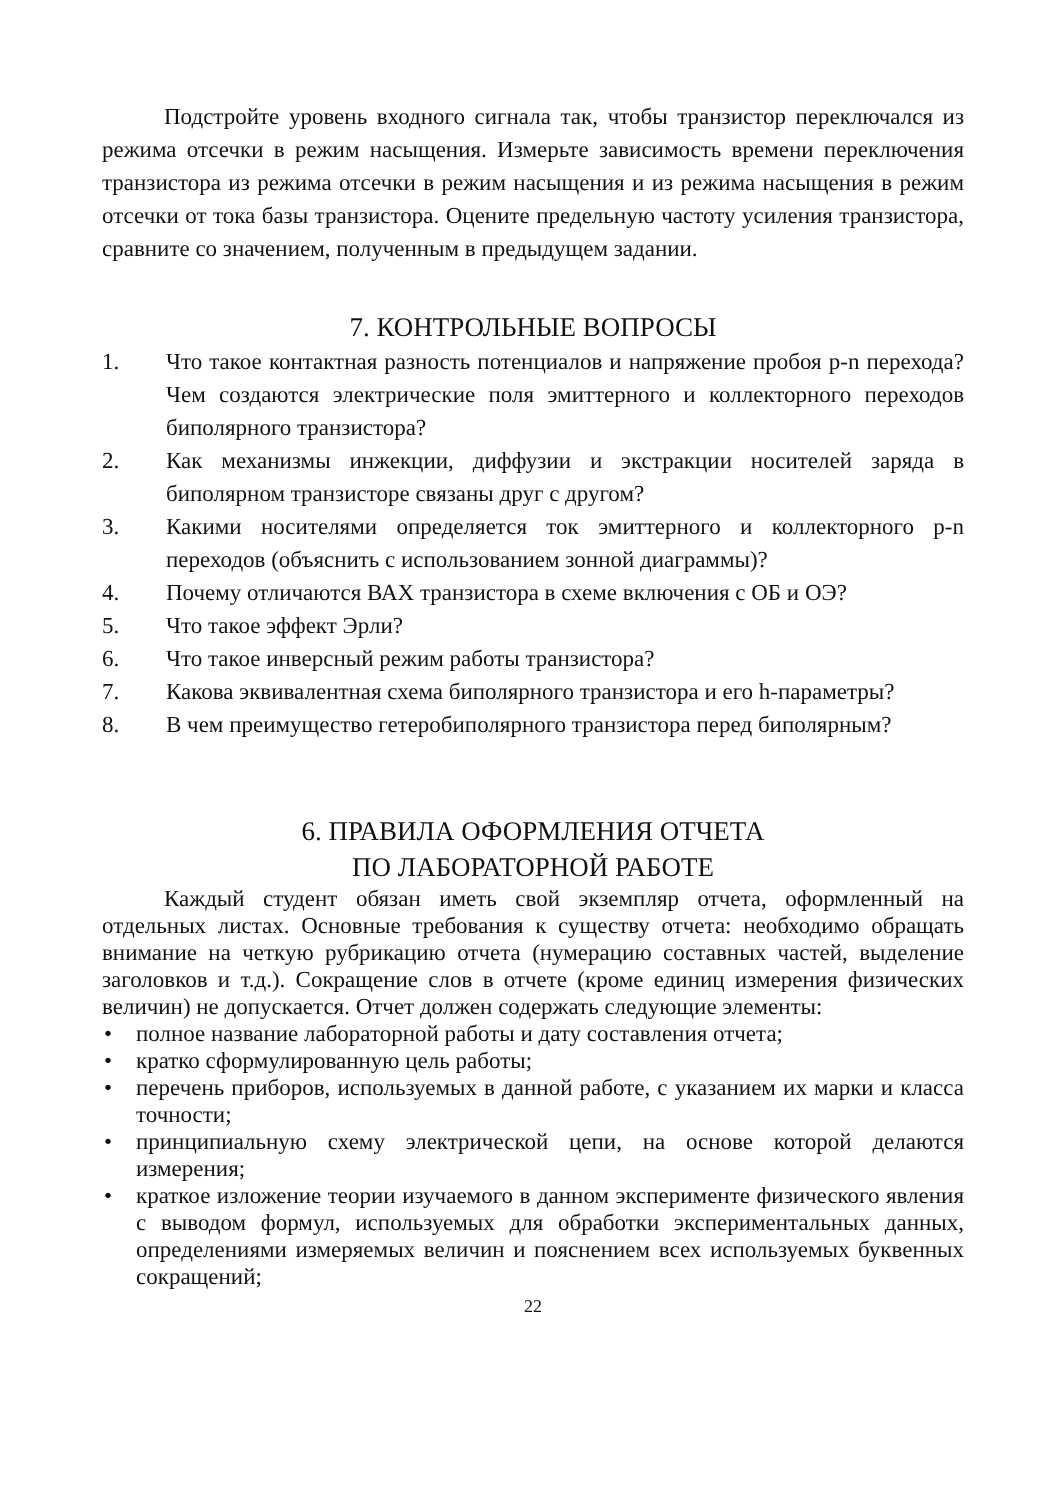Подстройте уровень входного сигнала так, чтобы транзистор переключался из режима отсечки в режим насыщения. Измерьте зависимость времени переключения транзистора из режима отсечки в режим насыщения и из режима насыщения в режим отсечки от тока базы транзистора. Оцените предельную частоту усиления транзистора, сравните со значением, полученным в предыдущем задании.
7. КОНТРОЛЬНЫЕ ВОПРОСЫ
1. Что такое контактная разность потенциалов и напряжение пробоя p-n перехода? Чем создаются электрические поля эмиттерного и коллекторного переходов биполярного транзистора?
2. Как механизмы инжекции, диффузии и экстракции носителей заряда в биполярном транзисторе связаны друг с другом?
3. Какими носителями определяется ток эмиттерного и коллекторного p-n переходов (объяснить с использованием зонной диаграммы)?
4. Почему отличаются ВАХ транзистора в схеме включения с ОБ и ОЭ?
5. Что такое эффект Эрли?
6. Что такое инверсный режим работы транзистора?
7. Какова эквивалентная схема биполярного транзистора и его h-параметры?
8. В чем преимущество гетеробиполярного транзистора перед биполярным?
6. ПРАВИЛА ОФОРМЛЕНИЯ ОТЧЕТА
ПО ЛАБОРАТОРНОЙ РАБОТЕ
Каждый студент обязан иметь свой экземпляр отчета, оформленный на отдельных листах. Основные требования к существу отчета: необходимо обращать внимание на четкую рубрикацию отчета (нумерацию составных частей, выделение заголовков и т.д.). Сокращение слов в отчете (кроме единиц измерения физических величин) не допускается. Отчет должен содержать следующие элементы:
• полное название лабораторной работы и дату составления отчета;
• кратко сформулированную цель работы;
• перечень приборов, используемых в данной работе, с указанием их марки и класса точности;
• принципиальную схему электрической цепи, на основе которой делаются измерения;
• краткое изложение теории изучаемого в данном эксперименте физического явления с выводом формул, используемых для обработки экспериментальных данных, определениями измеряемых величин и пояснением всех используемых буквенных сокращений;
22